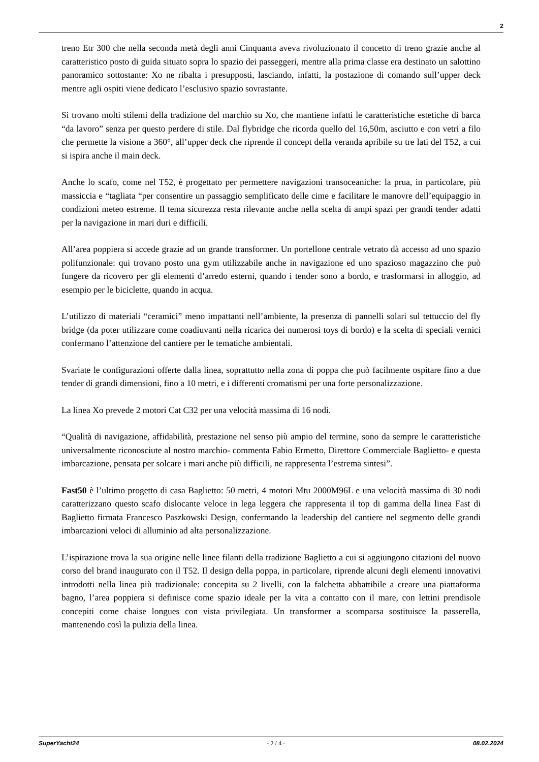2
treno Etr 300 che nella seconda metà degli anni Cinquanta aveva rivoluzionato il concetto di treno grazie anche al caratteristico posto di guida situato sopra lo spazio dei passeggeri, mentre alla prima classe era destinato un salottino panoramico sottostante: Xo ne ribalta i presupposti, lasciando, infatti, la postazione di comando sull’upper deck mentre agli ospiti viene dedicato l’esclusivo spazio sovrastante.
Si trovano molti stilemi della tradizione del marchio su Xo, che mantiene infatti le caratteristiche estetiche di barca “da lavoro” senza per questo perdere di stile. Dal flybridge che ricorda quello del 16,50m, asciutto e con vetri a filo che permette la visione a 360°, all’upper deck che riprende il concept della veranda apribile su tre lati del T52, a cui si ispira anche il main deck.
Anche lo scafo, come nel T52, è progettato per permettere navigazioni transoceaniche: la prua, in particolare, più massiccia e “tagliata “per consentire un passaggio semplificato delle cime e facilitare le manovre dell’equipaggio in condizioni meteo estreme. Il tema sicurezza resta rilevante anche nella scelta di ampi spazi per grandi tender adatti per la navigazione in mari duri e difficili.
All’area poppiera si accede grazie ad un grande transformer. Un portellone centrale vetrato dà accesso ad uno spazio polifunzionale: qui trovano posto una gym utilizzabile anche in navigazione ed uno spazioso magazzino che può fungere da ricovero per gli elementi d’arredo esterni, quando i tender sono a bordo, e trasformarsi in alloggio, ad esempio per le biciclette, quando in acqua.
L’utilizzo di materiali “ceramici” meno impattanti nell’ambiente, la presenza di pannelli solari sul tettuccio del fly bridge (da poter utilizzare come coadiuvanti nella ricarica dei numerosi toys di bordo) e la scelta di speciali vernici confermano l’attenzione del cantiere per le tematiche ambientali.
Svariate le configurazioni offerte dalla linea, soprattutto nella zona di poppa che può facilmente ospitare fino a due tender di grandi dimensioni, fino a 10 metri, e i differenti cromatismi per una forte personalizzazione.
La linea Xo prevede 2 motori Cat C32 per una velocità massima di 16 nodi.
“Qualità di navigazione, affidabilità, prestazione nel senso più ampio del termine, sono da sempre le caratteristiche universalmente riconosciute al nostro marchio- commenta Fabio Ermetto, Direttore Commerciale Baglietto- e questa imbarcazione, pensata per solcare i mari anche più difficili, ne rappresenta l’estrema sintesi”.
Fast50 è l’ultimo progetto di casa Baglietto: 50 metri, 4 motori Mtu 2000M96L e una velocità massima di 30 nodi caratterizzano questo scafo dislocante veloce in lega leggera che rappresenta il top di gamma della linea Fast di Baglietto firmata Francesco Paszkowski Design, confermando la leadership del cantiere nel segmento delle grandi imbarcazioni veloci di alluminio ad alta personalizzazione.
L’ispirazione trova la sua origine nelle linee filanti della tradizione Baglietto a cui si aggiungono citazioni del nuovo corso del brand inaugurato con il T52. Il design della poppa, in particolare, riprende alcuni degli elementi innovativi introdotti nella linea più tradizionale: concepita su 2 livelli, con la falchetta abbattibile a creare una piattaforma bagno, l’area poppiera si definisce come spazio ideale per la vita a contatto con il mare, con lettini prendisole concepiti come chaise longues con vista privilegiata. Un transformer a scomparsa sostituisce la passerella, mantenendo così la pulizia della linea.
SuperYacht24 - 2 / 4 - 08.02.2024